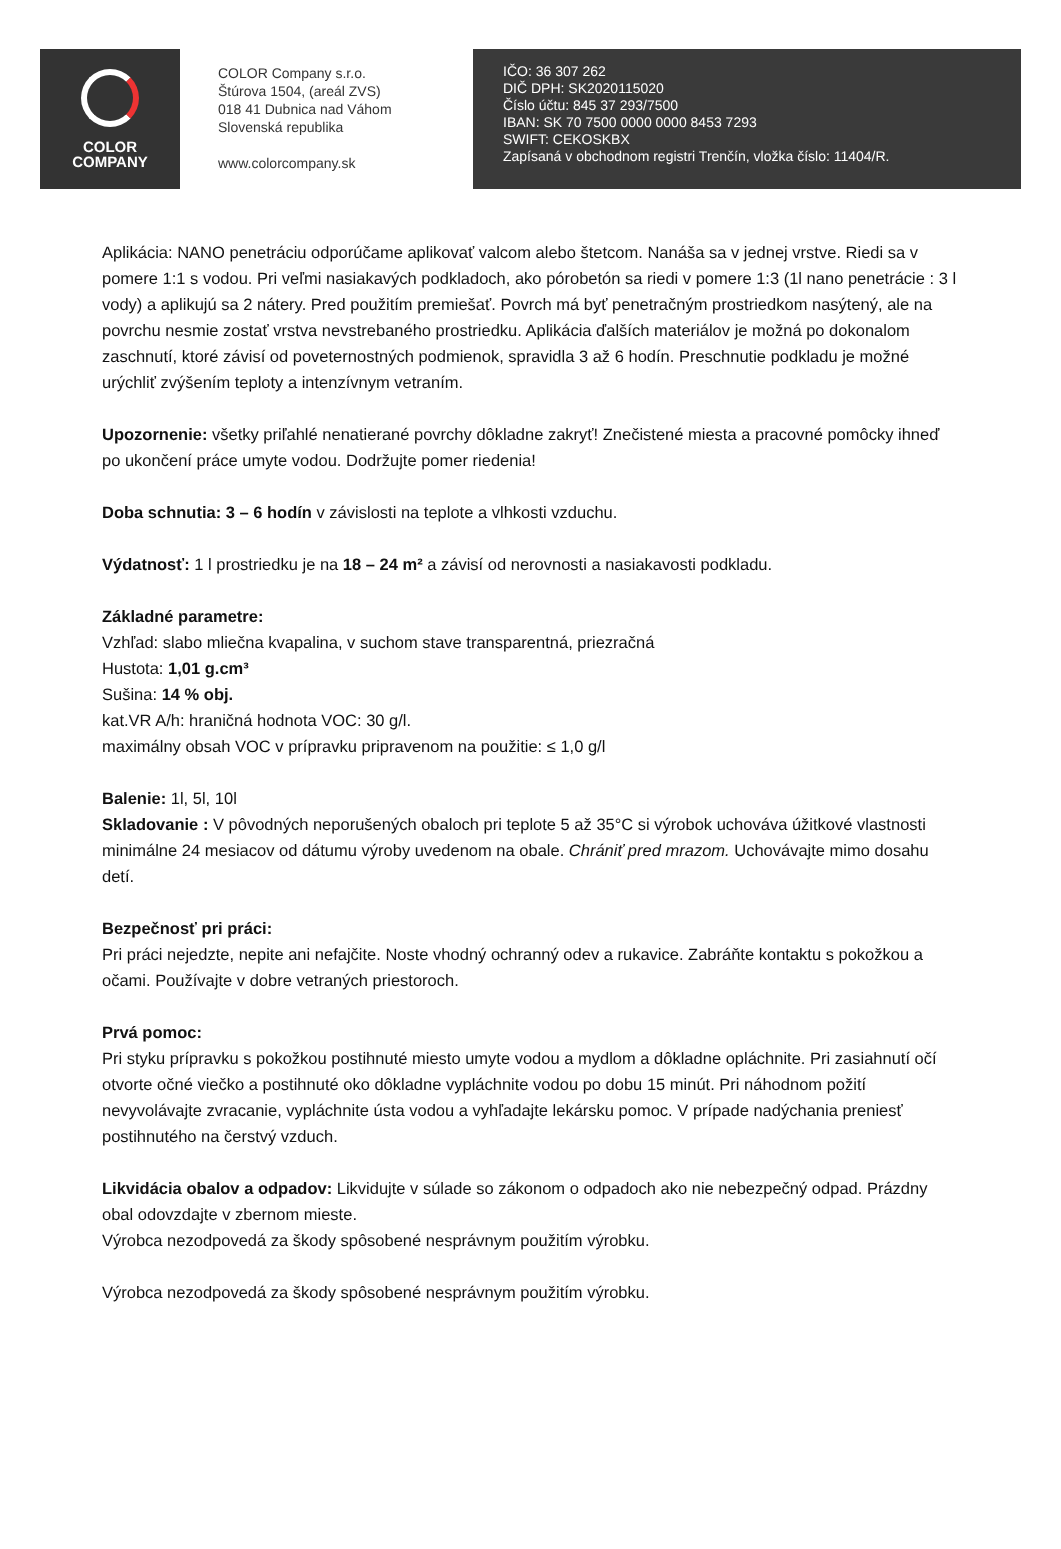COLOR
COMPANY
COLOR Company s.r.o.
Štúrova 1504, (areál ZVS)
018 41 Dubnica nad Váhom
Slovenská republika
www.colorcompany.sk
IČO: 36 307 262
DIČ DPH: SK2020115020
Číslo účtu: 845 37 293/7500
IBAN: SK 70 7500 0000 0000 8453 7293
SWIFT: CEKOSKBX
Zapísaná v obchodnom registri Trenčín, vložka číslo: 11404/R.
Aplikácia: NANO penetráciu odporúčame aplikovať valcom alebo štetcom. Nanáša sa v jednej vrstve. Riedi sa v pomere 1:1 s vodou. Pri veľmi nasiakavých podkladoch, ako pórobetón sa riedi v pomere 1:3 (1l nano penetrácie : 3 l vody) a aplikujú sa 2 nátery. Pred použitím premiešať. Povrch má byť penetračným prostriedkom nasýtený, ale na povrchu nesmie zostať vrstva nevstrebaného prostriedku. Aplikácia ďalších materiálov je možná po dokonalom zaschnutí, ktoré závisí od poveternostných podmienok, spravidla 3 až 6 hodín. Preschnutie podkladu je možné urýchliť zvýšením teploty a intenzívnym vetraním.
Upozornenie: všetky priľahlé nenatierané povrchy dôkladne zakryť! Znečistené miesta a pracovné pomôcky ihneď po ukončení práce umyte vodou. Dodržujte pomer riedenia!
Doba schnutia: 3 – 6 hodín v závislosti na teplote a vlhkosti vzduchu.
Výdatnosť: 1 l prostriedku je na 18 – 24 m² a závisí od nerovnosti a nasiakavosti podkladu.
Základné parametre:
Vzhľad: slabo mliečna kvapalina, v suchom stave transparentná, priezračná
Hustota: 1,01 g.cm³
Sušina: 14 % obj.
kat.VR A/h: hraničná hodnota VOC: 30 g/l.
maximálny obsah VOC v prípravku pripravenom na použitie: ≤ 1,0 g/l
Balenie: 1l, 5l, 10l
Skladovanie : V pôvodných neporušených obaloch pri teplote 5 až 35°C si výrobok uchováva úžitkové vlastnosti minimálne 24 mesiacov od dátumu výroby uvedenom na obale. Chrániť pred mrazom. Uchovávajte mimo dosahu detí.
Bezpečnosť pri práci:
Pri práci nejedzte, nepite ani nefajčite. Noste vhodný ochranný odev a rukavice. Zabráňte kontaktu s pokožkou a očami. Používajte v dobre vetraných priestoroch.
Prvá pomoc:
Pri styku prípravku s pokožkou postihnuté miesto umyte vodou a mydlom a dôkladne opláchnite. Pri zasiahnutí očí otvorte očné viečko a postihnuté oko dôkladne vypláchnite vodou po dobu 15 minút. Pri náhodnom požití nevyvolávajte zvracanie, vypláchnite ústa vodou a vyhľadajte lekársku pomoc. V prípade nadýchania preniesť postihnutého na čerstvý vzduch.
Likvidácia obalov a odpadov: Likvidujte v súlade so zákonom o odpadoch ako nie nebezpečný odpad. Prázdny obal odovzdajte v zbernom mieste.
Výrobca nezodpovedá za škody spôsobené nesprávnym použitím výrobku.
Výrobca nezodpovedá za škody spôsobené nesprávnym použitím výrobku.